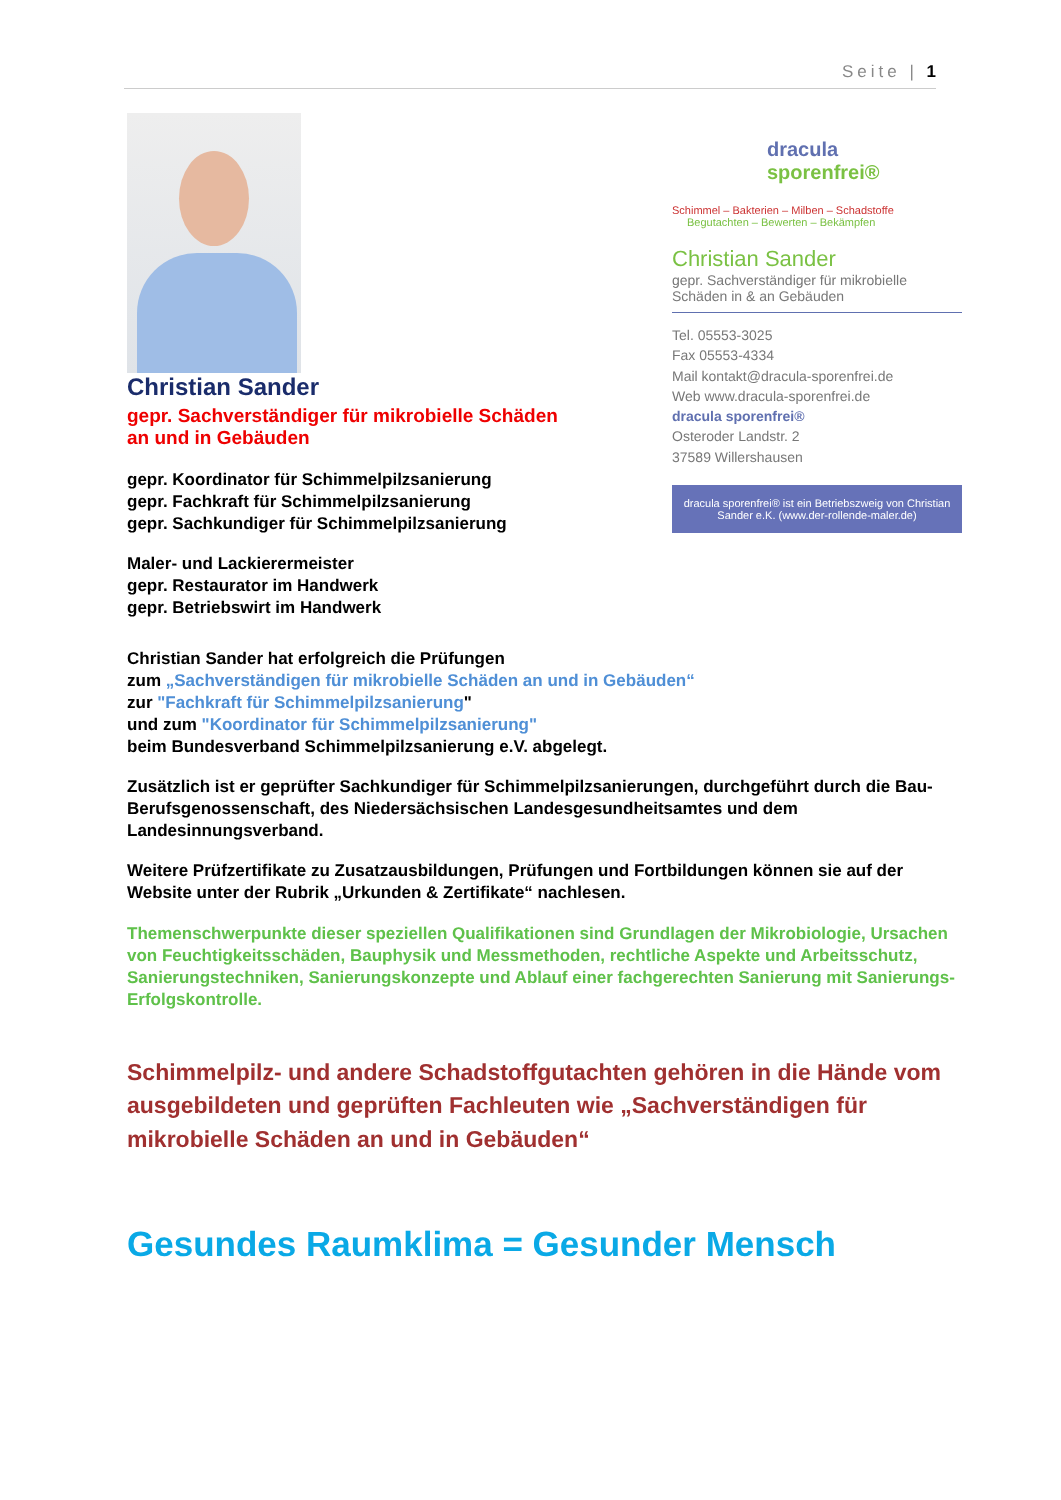Seite | 1
Christian Sander
gepr. Sachverständiger für mikrobielle Schäden
an und in Gebäuden
gepr. Koordinator für Schimmelpilzsanierung
gepr. Fachkraft für Schimmelpilzsanierung
gepr. Sachkundiger für Schimmelpilzsanierung
Maler- und Lackierermeister
gepr. Restaurator im Handwerk
gepr. Betriebswirt im Handwerk
dracula
sporenfrei®
Schimmel – Bakterien – Milben – Schadstoffe
Begutachten – Bewerten – Bekämpfen
Christian Sander
gepr. Sachverständiger für mikrobielle Schäden in & an Gebäuden
Tel. 05553-3025
Fax 05553-4334
Mail kontakt@dracula-sporenfrei.de
Web www.dracula-sporenfrei.de
dracula sporenfrei®
Osteroder Landstr. 2
37589 Willershausen
dracula sporenfrei® ist ein Betriebszweig von Christian Sander e.K. (www.der-rollende-maler.de)
Christian Sander hat erfolgreich die Prüfungen
zum „Sachverständigen für mikrobielle Schäden an und in Gebäuden“
zur "Fachkraft für Schimmelpilzsanierung"
und zum "Koordinator für Schimmelpilzsanierung"
beim Bundesverband Schimmelpilzsanierung e.V. abgelegt.
Zusätzlich ist er geprüfter Sachkundiger für Schimmelpilzsanierungen, durchgeführt durch die Bau-Berufsgenossenschaft, des Niedersächsischen Landesgesundheitsamtes und dem Landesinnungsverband.
Weitere Prüfzertifikate zu Zusatzausbildungen, Prüfungen und Fortbildungen können sie auf der Website unter der Rubrik „Urkunden & Zertifikate“ nachlesen.
Themenschwerpunkte dieser speziellen Qualifikationen sind Grundlagen der Mikrobiologie, Ursachen von Feuchtigkeitsschäden, Bauphysik und Messmethoden, rechtliche Aspekte und Arbeitsschutz, Sanierungstechniken, Sanierungskonzepte und Ablauf einer fachgerechten Sanierung mit Sanierungs- Erfolgskontrolle.
Schimmelpilz- und andere Schadstoffgutachten gehören in die Hände vom ausgebildeten und geprüften Fachleuten wie „Sachverständigen für mikrobielle Schäden an und in Gebäuden“
Gesundes Raumklima = Gesunder Mensch